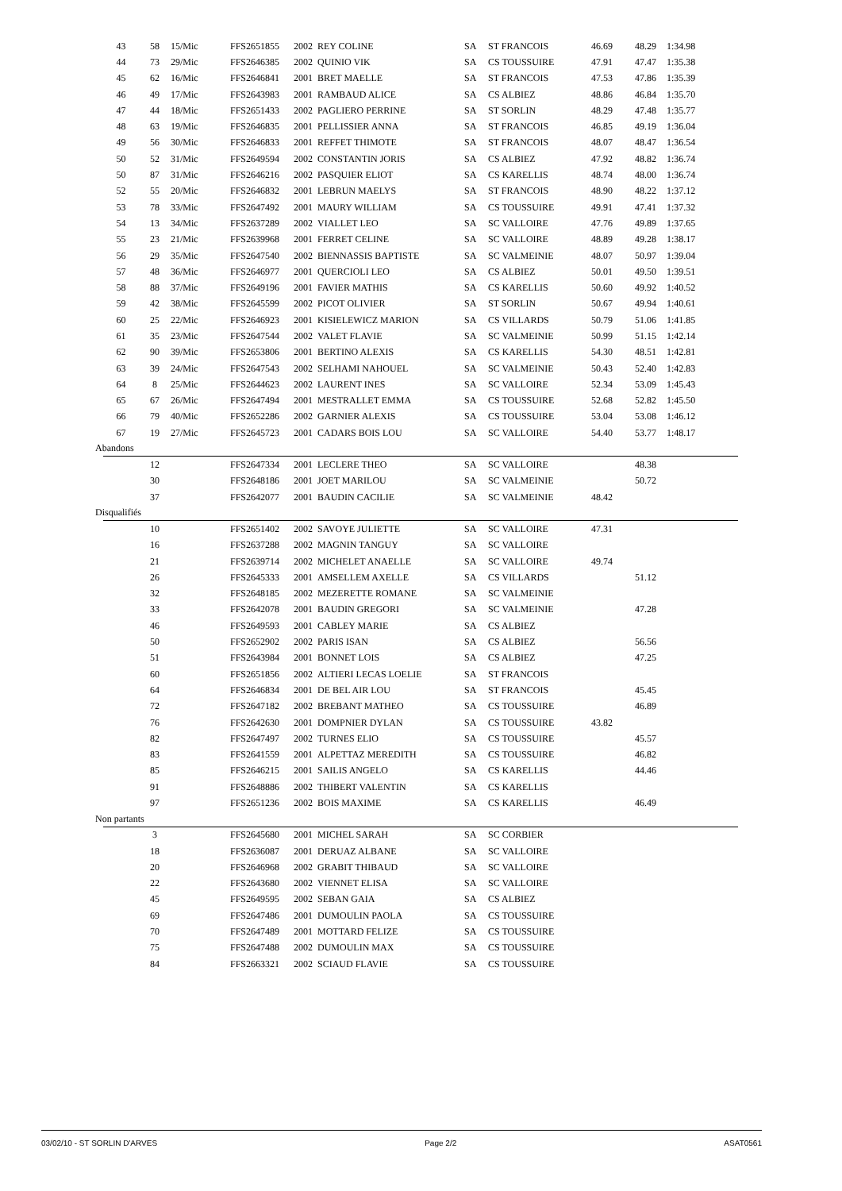| 43 | 58 | 15/Mic | FFS2651855 | 2002 | REY COLINE | SA | ST FRANCOIS | 46.69 | 48.29 | 1:34.98 |
| 44 | 73 | 29/Mic | FFS2646385 | 2002 | QUINIO VIK | SA | CS TOUSSUIRE | 47.91 | 47.47 | 1:35.38 |
| 45 | 62 | 16/Mic | FFS2646841 | 2001 | BRET MAELLE | SA | ST FRANCOIS | 47.53 | 47.86 | 1:35.39 |
| 46 | 49 | 17/Mic | FFS2643983 | 2001 | RAMBAUD ALICE | SA | CS ALBIEZ | 48.86 | 46.84 | 1:35.70 |
| 47 | 44 | 18/Mic | FFS2651433 | 2002 | PAGLIERO PERRINE | SA | ST SORLIN | 48.29 | 47.48 | 1:35.77 |
| 48 | 63 | 19/Mic | FFS2646835 | 2001 | PELLISSIER ANNA | SA | ST FRANCOIS | 46.85 | 49.19 | 1:36.04 |
| 49 | 56 | 30/Mic | FFS2646833 | 2001 | REFFET THIMOTE | SA | ST FRANCOIS | 48.07 | 48.47 | 1:36.54 |
| 50 | 52 | 31/Mic | FFS2649594 | 2002 | CONSTANTIN JORIS | SA | CS ALBIEZ | 47.92 | 48.82 | 1:36.74 |
| 50 | 87 | 31/Mic | FFS2646216 | 2002 | PASQUIER ELIOT | SA | CS KARELLIS | 48.74 | 48.00 | 1:36.74 |
| 52 | 55 | 20/Mic | FFS2646832 | 2001 | LEBRUN MAELYS | SA | ST FRANCOIS | 48.90 | 48.22 | 1:37.12 |
| 53 | 78 | 33/Mic | FFS2647492 | 2001 | MAURY WILLIAM | SA | CS TOUSSUIRE | 49.91 | 47.41 | 1:37.32 |
| 54 | 13 | 34/Mic | FFS2637289 | 2002 | VIALLET LEO | SA | SC VALLOIRE | 47.76 | 49.89 | 1:37.65 |
| 55 | 23 | 21/Mic | FFS2639968 | 2001 | FERRET CELINE | SA | SC VALLOIRE | 48.89 | 49.28 | 1:38.17 |
| 56 | 29 | 35/Mic | FFS2647540 | 2002 | BIENNASSIS BAPTISTE | SA | SC VALMEINIE | 48.07 | 50.97 | 1:39.04 |
| 57 | 48 | 36/Mic | FFS2646977 | 2001 | QUERCIOLI LEO | SA | CS ALBIEZ | 50.01 | 49.50 | 1:39.51 |
| 58 | 88 | 37/Mic | FFS2649196 | 2001 | FAVIER MATHIS | SA | CS KARELLIS | 50.60 | 49.92 | 1:40.52 |
| 59 | 42 | 38/Mic | FFS2645599 | 2002 | PICOT OLIVIER | SA | ST SORLIN | 50.67 | 49.94 | 1:40.61 |
| 60 | 25 | 22/Mic | FFS2646923 | 2001 | KISIELEWICZ MARION | SA | CS VILLARDS | 50.79 | 51.06 | 1:41.85 |
| 61 | 35 | 23/Mic | FFS2647544 | 2002 | VALET FLAVIE | SA | SC VALMEINIE | 50.99 | 51.15 | 1:42.14 |
| 62 | 90 | 39/Mic | FFS2653806 | 2001 | BERTINO ALEXIS | SA | CS KARELLIS | 54.30 | 48.51 | 1:42.81 |
| 63 | 39 | 24/Mic | FFS2647543 | 2002 | SELHAMI NAHOUEL | SA | SC VALMEINIE | 50.43 | 52.40 | 1:42.83 |
| 64 | 8 | 25/Mic | FFS2644623 | 2002 | LAURENT INES | SA | SC VALLOIRE | 52.34 | 53.09 | 1:45.43 |
| 65 | 67 | 26/Mic | FFS2647494 | 2001 | MESTRALLET EMMA | SA | CS TOUSSUIRE | 52.68 | 52.82 | 1:45.50 |
| 66 | 79 | 40/Mic | FFS2652286 | 2002 | GARNIER ALEXIS | SA | CS TOUSSUIRE | 53.04 | 53.08 | 1:46.12 |
| 67 | 19 | 27/Mic | FFS2645723 | 2001 | CADARS BOIS LOU | SA | SC VALLOIRE | 54.40 | 53.77 | 1:48.17 |
| Abandons | | | | | | | | | | |
| | 12 | | FFS2647334 | 2001 | LECLERE THEO | SA | SC VALLOIRE | | 48.38 | |
| | 30 | | FFS2648186 | 2001 | JOET MARILOU | SA | SC VALMEINIE | | 50.72 | |
| | 37 | | FFS2642077 | 2001 | BAUDIN CACILIE | SA | SC VALMEINIE | 48.42 | | |
| Disqualifiés | | | | | | | | | | |
| | 10 | | FFS2651402 | 2002 | SAVOYE JULIETTE | SA | SC VALLOIRE | 47.31 | | |
| | 16 | | FFS2637288 | 2002 | MAGNIN TANGUY | SA | SC VALLOIRE | | | |
| | 21 | | FFS2639714 | 2002 | MICHELET ANAELLE | SA | SC VALLOIRE | 49.74 | | |
| | 26 | | FFS2645333 | 2001 | AMSELLEM AXELLE | SA | CS VILLARDS | | 51.12 | |
| | 32 | | FFS2648185 | 2002 | MEZERETTE ROMANE | SA | SC VALMEINIE | | | |
| | 33 | | FFS2642078 | 2001 | BAUDIN GREGORI | SA | SC VALMEINIE | | 47.28 | |
| | 46 | | FFS2649593 | 2001 | CABLEY MARIE | SA | CS ALBIEZ | | | |
| | 50 | | FFS2652902 | 2002 | PARIS ISAN | SA | CS ALBIEZ | | 56.56 | |
| | 51 | | FFS2643984 | 2001 | BONNET LOIS | SA | CS ALBIEZ | | 47.25 | |
| | 60 | | FFS2651856 | 2002 | ALTIERI LECAS LOELIE | SA | ST FRANCOIS | | | |
| | 64 | | FFS2646834 | 2001 | DE BEL AIR LOU | SA | ST FRANCOIS | | 45.45 | |
| | 72 | | FFS2647182 | 2002 | BREBANT MATHEO | SA | CS TOUSSUIRE | | 46.89 | |
| | 76 | | FFS2642630 | 2001 | DOMPNIER DYLAN | SA | CS TOUSSUIRE | 43.82 | | |
| | 82 | | FFS2647497 | 2002 | TURNES ELIO | SA | CS TOUSSUIRE | | 45.57 | |
| | 83 | | FFS2641559 | 2001 | ALPETTAZ MEREDITH | SA | CS TOUSSUIRE | | 46.82 | |
| | 85 | | FFS2646215 | 2001 | SAILIS ANGELO | SA | CS KARELLIS | | 44.46 | |
| | 91 | | FFS2648886 | 2002 | THIBERT VALENTIN | SA | CS KARELLIS | | | |
| | 97 | | FFS2651236 | 2002 | BOIS MAXIME | SA | CS KARELLIS | | 46.49 | |
| Non partants | | | | | | | | | | |
| | 3 | | FFS2645680 | 2001 | MICHEL SARAH | SA | SC CORBIER | | | |
| | 18 | | FFS2636087 | 2001 | DERUAZ ALBANE | SA | SC VALLOIRE | | | |
| | 20 | | FFS2646968 | 2002 | GRABIT THIBAUD | SA | SC VALLOIRE | | | |
| | 22 | | FFS2643680 | 2002 | VIENNET ELISA | SA | SC VALLOIRE | | | |
| | 45 | | FFS2649595 | 2002 | SEBAN GAIA | SA | CS ALBIEZ | | | |
| | 69 | | FFS2647486 | 2001 | DUMOULIN PAOLA | SA | CS TOUSSUIRE | | | |
| | 70 | | FFS2647489 | 2001 | MOTTARD FELIZE | SA | CS TOUSSUIRE | | | |
| | 75 | | FFS2647488 | 2002 | DUMOULIN MAX | SA | CS TOUSSUIRE | | | |
| | 84 | | FFS2663321 | 2002 | SCIAUD FLAVIE | SA | CS TOUSSUIRE | | | |
03/02/10 - ST SORLIN D'ARVES Page 2/2 ASAT0561